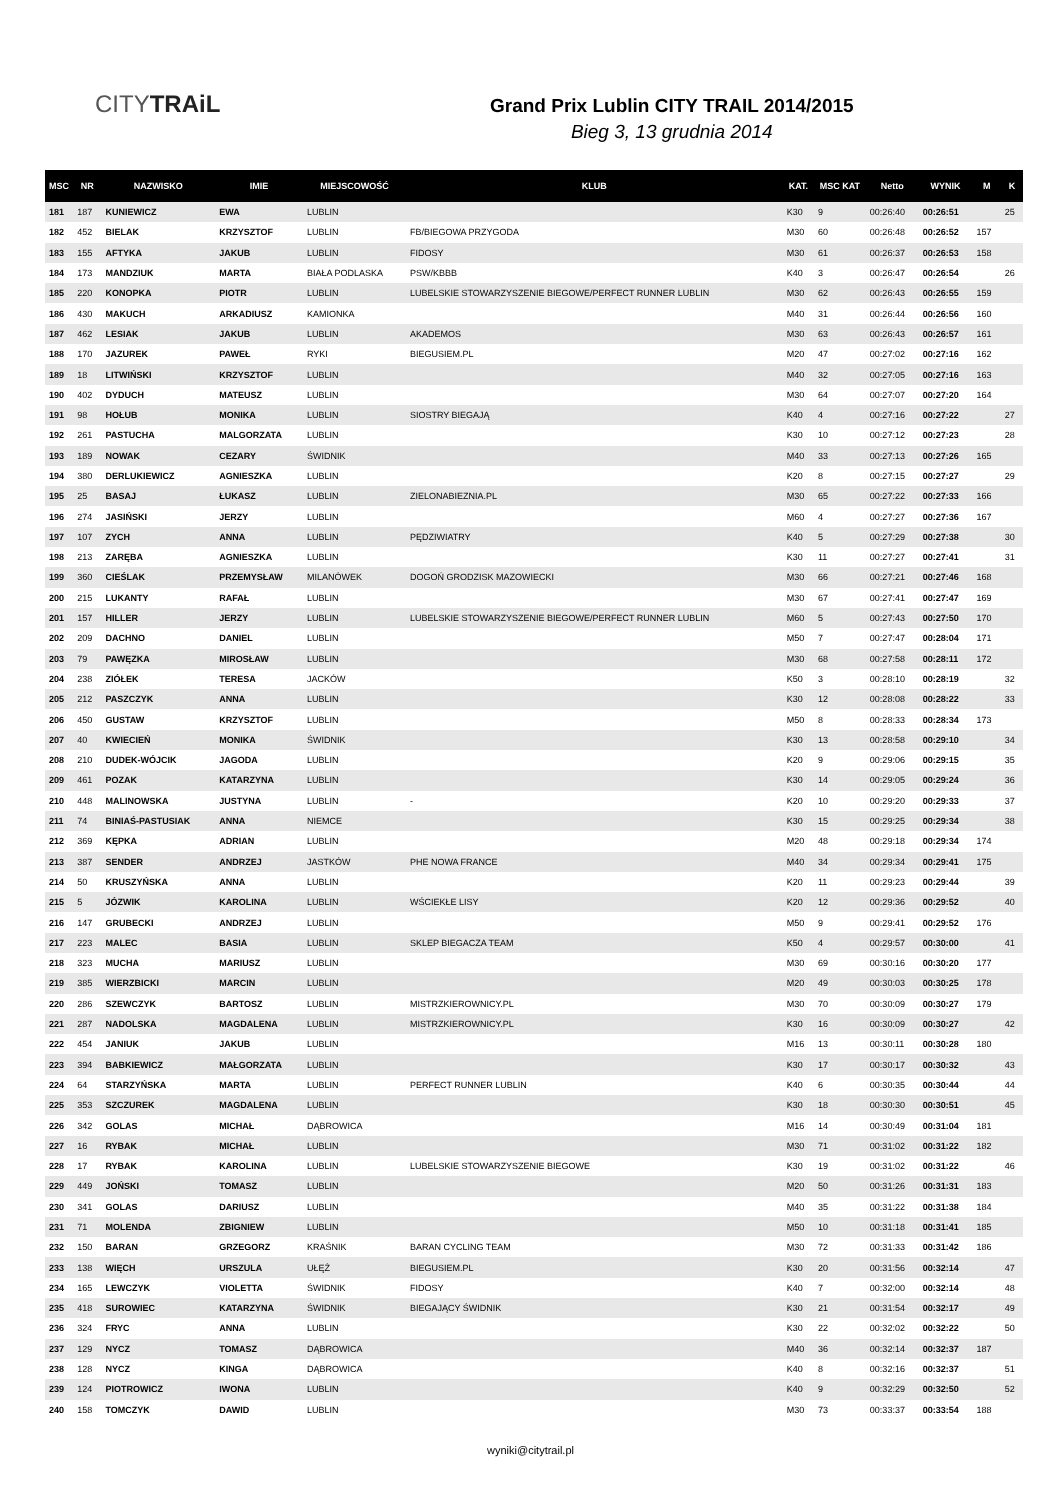CITYTRAiL
Grand Prix Lublin CITY TRAIL 2014/2015
Bieg 3, 13 grudnia 2014
| MSC | NR | NAZWISKO | IMIE | MIEJSCOWOŚĆ | KLUB | KAT. | MSC KAT | Netto | WYNIK | M | K |
| --- | --- | --- | --- | --- | --- | --- | --- | --- | --- | --- | --- |
| 181 | 187 | KUNIEWICZ | EWA | LUBLIN | | K30 | 9 | 00:26:40 | 00:26:51 | | 25 |
| 182 | 452 | BIELAK | KRZYSZTOF | LUBLIN | FB/BIEGOWA PRZYGODA | M30 | 60 | 00:26:48 | 00:26:52 | 157 | |
| 183 | 155 | AFTYKA | JAKUB | LUBLIN | FIDOSY | M30 | 61 | 00:26:37 | 00:26:53 | 158 | |
| 184 | 173 | MANDZIUK | MARTA | BIAŁA PODLASKA | PSW/KBBB | K40 | 3 | 00:26:47 | 00:26:54 | | 26 |
| 185 | 220 | KONOPKA | PIOTR | LUBLIN | LUBELSKIE STOWARZYSZENIE BIEGOWE/PERFECT RUNNER LUBLIN | M30 | 62 | 00:26:43 | 00:26:55 | 159 | |
| 186 | 430 | MAKUCH | ARKADIUSZ | KAMIONKA | | M40 | 31 | 00:26:44 | 00:26:56 | 160 | |
| 187 | 462 | LESIAK | JAKUB | LUBLIN | AKADEMOS | M30 | 63 | 00:26:43 | 00:26:57 | 161 | |
| 188 | 170 | JAZUREK | PAWEŁ | RYKI | BIEGUSIEM.PL | M20 | 47 | 00:27:02 | 00:27:16 | 162 | |
| 189 | 18 | LITWIŃSKI | KRZYSZTOF | LUBLIN | | M40 | 32 | 00:27:05 | 00:27:16 | 163 | |
| 190 | 402 | DYDUCH | MATEUSZ | LUBLIN | | M30 | 64 | 00:27:07 | 00:27:20 | 164 | |
| 191 | 98 | HOŁUB | MONIKA | LUBLIN | SIOSTRY BIEGAJĄ | K40 | 4 | 00:27:16 | 00:27:22 | | 27 |
| 192 | 261 | PASTUCHA | MALGORZATA | LUBLIN | | K30 | 10 | 00:27:12 | 00:27:23 | | 28 |
| 193 | 189 | NOWAK | CEZARY | ŚWIDNIK | | M40 | 33 | 00:27:13 | 00:27:26 | 165 | |
| 194 | 380 | DERLUKIEWICZ | AGNIESZKA | LUBLIN | | K20 | 8 | 00:27:15 | 00:27:27 | | 29 |
| 195 | 25 | BASAJ | ŁUKASZ | LUBLIN | ZIELONABIEZNIA.PL | M30 | 65 | 00:27:22 | 00:27:33 | 166 | |
| 196 | 274 | JASIŃSKI | JERZY | LUBLIN | | M60 | 4 | 00:27:27 | 00:27:36 | 167 | |
| 197 | 107 | ZYCH | ANNA | LUBLIN | PĘDZIWIATRY | K40 | 5 | 00:27:29 | 00:27:38 | | 30 |
| 198 | 213 | ZARĘBA | AGNIESZKA | LUBLIN | | K30 | 11 | 00:27:27 | 00:27:41 | | 31 |
| 199 | 360 | CIEŚLAK | PRZEMYSŁAW | MILANÓWEK | DOGOŃ GRODZISK MAZOWIECKI | M30 | 66 | 00:27:21 | 00:27:46 | 168 | |
| 200 | 215 | LUKANTY | RAFAŁ | LUBLIN | | M30 | 67 | 00:27:41 | 00:27:47 | 169 | |
| 201 | 157 | HILLER | JERZY | LUBLIN | LUBELSKIE STOWARZYSZENIE BIEGOWE/PERFECT RUNNER LUBLIN | M60 | 5 | 00:27:43 | 00:27:50 | 170 | |
| 202 | 209 | DACHNO | DANIEL | LUBLIN | | M50 | 7 | 00:27:47 | 00:28:04 | 171 | |
| 203 | 79 | PAWĘZKA | MIROSŁAW | LUBLIN | | M30 | 68 | 00:27:58 | 00:28:11 | 172 | |
| 204 | 238 | ZIÓŁEK | TERESA | JACKÓW | | K50 | 3 | 00:28:10 | 00:28:19 | | 32 |
| 205 | 212 | PASZCZYK | ANNA | LUBLIN | | K30 | 12 | 00:28:08 | 00:28:22 | | 33 |
| 206 | 450 | GUSTAW | KRZYSZTOF | LUBLIN | | M50 | 8 | 00:28:33 | 00:28:34 | 173 | |
| 207 | 40 | KWIECIEŃ | MONIKA | ŚWIDNIK | | K30 | 13 | 00:28:58 | 00:29:10 | | 34 |
| 208 | 210 | DUDEK-WÓJCIK | JAGODA | LUBLIN | | K20 | 9 | 00:29:06 | 00:29:15 | | 35 |
| 209 | 461 | POZAK | KATARZYNA | LUBLIN | | K30 | 14 | 00:29:05 | 00:29:24 | | 36 |
| 210 | 448 | MALINOWSKA | JUSTYNA | LUBLIN | - | K20 | 10 | 00:29:20 | 00:29:33 | | 37 |
| 211 | 74 | BINIAŚ-PASTUSIAK | ANNA | NIEMCE | | K30 | 15 | 00:29:25 | 00:29:34 | | 38 |
| 212 | 369 | KĘPKA | ADRIAN | LUBLIN | | M20 | 48 | 00:29:18 | 00:29:34 | 174 | |
| 213 | 387 | SENDER | ANDRZEJ | JASTKÓW | PHE NOWA FRANCE | M40 | 34 | 00:29:34 | 00:29:41 | 175 | |
| 214 | 50 | KRUSZYŃSKA | ANNA | LUBLIN | | K20 | 11 | 00:29:23 | 00:29:44 | | 39 |
| 215 | 5 | JÓZWIK | KAROLINA | LUBLIN | WŚCIEKŁE LISY | K20 | 12 | 00:29:36 | 00:29:52 | | 40 |
| 216 | 147 | GRUBECKI | ANDRZEJ | LUBLIN | | M50 | 9 | 00:29:41 | 00:29:52 | 176 | |
| 217 | 223 | MALEC | BASIA | LUBLIN | SKLEP BIEGACZA TEAM | K50 | 4 | 00:29:57 | 00:30:00 | | 41 |
| 218 | 323 | MUCHA | MARIUSZ | LUBLIN | | M30 | 69 | 00:30:16 | 00:30:20 | 177 | |
| 219 | 385 | WIERZBICKI | MARCIN | LUBLIN | | M20 | 49 | 00:30:03 | 00:30:25 | 178 | |
| 220 | 286 | SZEWCZYK | BARTOSZ | LUBLIN | MISTRZKIEROWNICY.PL | M30 | 70 | 00:30:09 | 00:30:27 | 179 | |
| 221 | 287 | NADOLSKA | MAGDALENA | LUBLIN | MISTRZKIEROWNICY.PL | K30 | 16 | 00:30:09 | 00:30:27 | | 42 |
| 222 | 454 | JANIUK | JAKUB | LUBLIN | | M16 | 13 | 00:30:11 | 00:30:28 | 180 | |
| 223 | 394 | BABKIEWICZ | MAŁGORZATA | LUBLIN | | K30 | 17 | 00:30:17 | 00:30:32 | | 43 |
| 224 | 64 | STARZYŃSKA | MARTA | LUBLIN | PERFECT RUNNER LUBLIN | K40 | 6 | 00:30:35 | 00:30:44 | | 44 |
| 225 | 353 | SZCZUREK | MAGDALENA | LUBLIN | | K30 | 18 | 00:30:30 | 00:30:51 | | 45 |
| 226 | 342 | GOLAS | MICHAŁ | DĄBROWICA | | M16 | 14 | 00:30:49 | 00:31:04 | 181 | |
| 227 | 16 | RYBAK | MICHAŁ | LUBLIN | | M30 | 71 | 00:31:02 | 00:31:22 | 182 | |
| 228 | 17 | RYBAK | KAROLINA | LUBLIN | LUBELSKIE STOWARZYSZENIE BIEGOWE | K30 | 19 | 00:31:02 | 00:31:22 | | 46 |
| 229 | 449 | JOŃSKI | TOMASZ | LUBLIN | | M20 | 50 | 00:31:26 | 00:31:31 | 183 | |
| 230 | 341 | GOLAS | DARIUSZ | LUBLIN | | M40 | 35 | 00:31:22 | 00:31:38 | 184 | |
| 231 | 71 | MOLENDA | ZBIGNIEW | LUBLIN | | M50 | 10 | 00:31:18 | 00:31:41 | 185 | |
| 232 | 150 | BARAN | GRZEGORZ | KRAŚNIK | BARAN CYCLING TEAM | M30 | 72 | 00:31:33 | 00:31:42 | 186 | |
| 233 | 138 | WIĘCH | URSZULA | UŁĘŻ | BIEGUSIEM.PL | K30 | 20 | 00:31:56 | 00:32:14 | | 47 |
| 234 | 165 | LEWCZYK | VIOLETTA | ŚWIDNIK | FIDOSY | K40 | 7 | 00:32:00 | 00:32:14 | | 48 |
| 235 | 418 | SUROWIEC | KATARZYNA | ŚWIDNIK | BIEGAJĄCY ŚWIDNIK | K30 | 21 | 00:31:54 | 00:32:17 | | 49 |
| 236 | 324 | FRYC | ANNA | LUBLIN | | K30 | 22 | 00:32:02 | 00:32:22 | | 50 |
| 237 | 129 | NYCZ | TOMASZ | DĄBROWICA | | M40 | 36 | 00:32:14 | 00:32:37 | 187 | |
| 238 | 128 | NYCZ | KINGA | DĄBROWICA | | K40 | 8 | 00:32:16 | 00:32:37 | | 51 |
| 239 | 124 | PIOTROWICZ | IWONA | LUBLIN | | K40 | 9 | 00:32:29 | 00:32:50 | | 52 |
| 240 | 158 | TOMCZYK | DAWID | LUBLIN | | M30 | 73 | 00:33:37 | 00:33:54 | 188 | |
wyniki@citytrail.pl